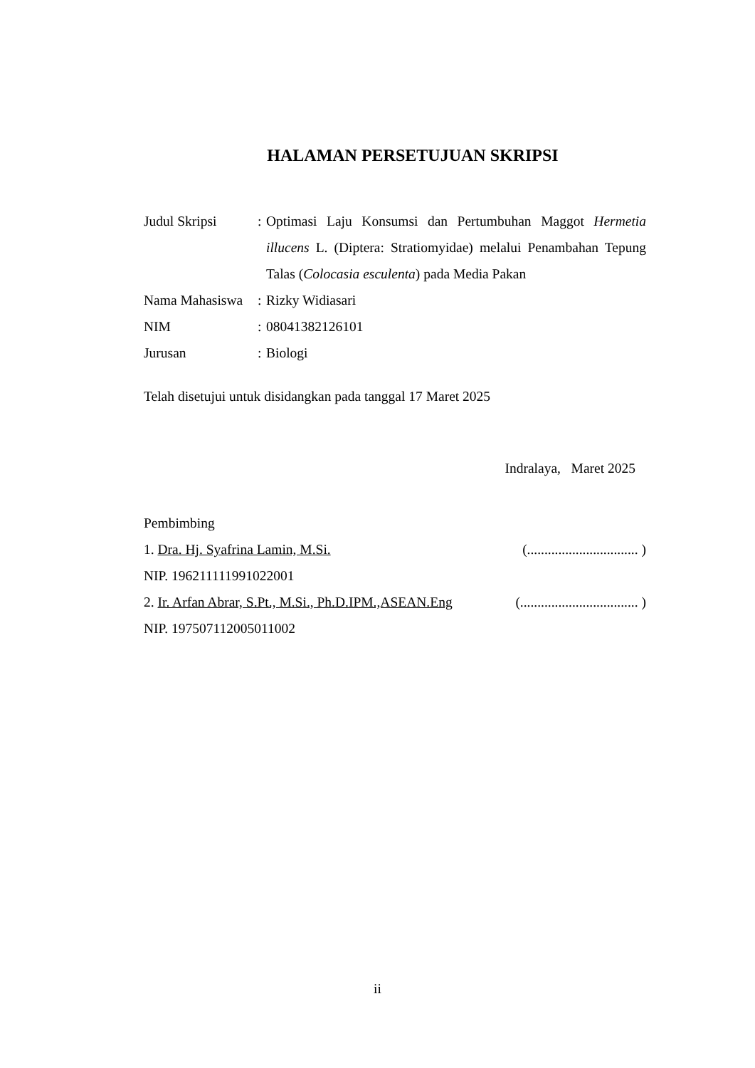HALAMAN PERSETUJUAN SKRIPSI
Judul Skripsi : Optimasi Laju Konsumsi dan Pertumbuhan Maggot Hermetia illucens L. (Diptera: Stratiomyidae) melalui Penambahan Tepung Talas (Colocasia esculenta) pada Media Pakan
Nama Mahasiswa
: Rizky Widiasari
NIM : 08041382126101
Jurusan : Biologi
Telah disetujui untuk disidangkan pada tanggal 17 Maret 2025
Indralaya, Maret 2025
Pembimbing
1. Dra. Hj. Syafrina Lamin, M.Si. (................................ )
NIP. 196211111991022001
2. Ir. Arfan Abrar, S.Pt., M.Si., Ph.D.IPM.,ASEAN.Eng (.................................. )
NIP. 197507112005011002
ii